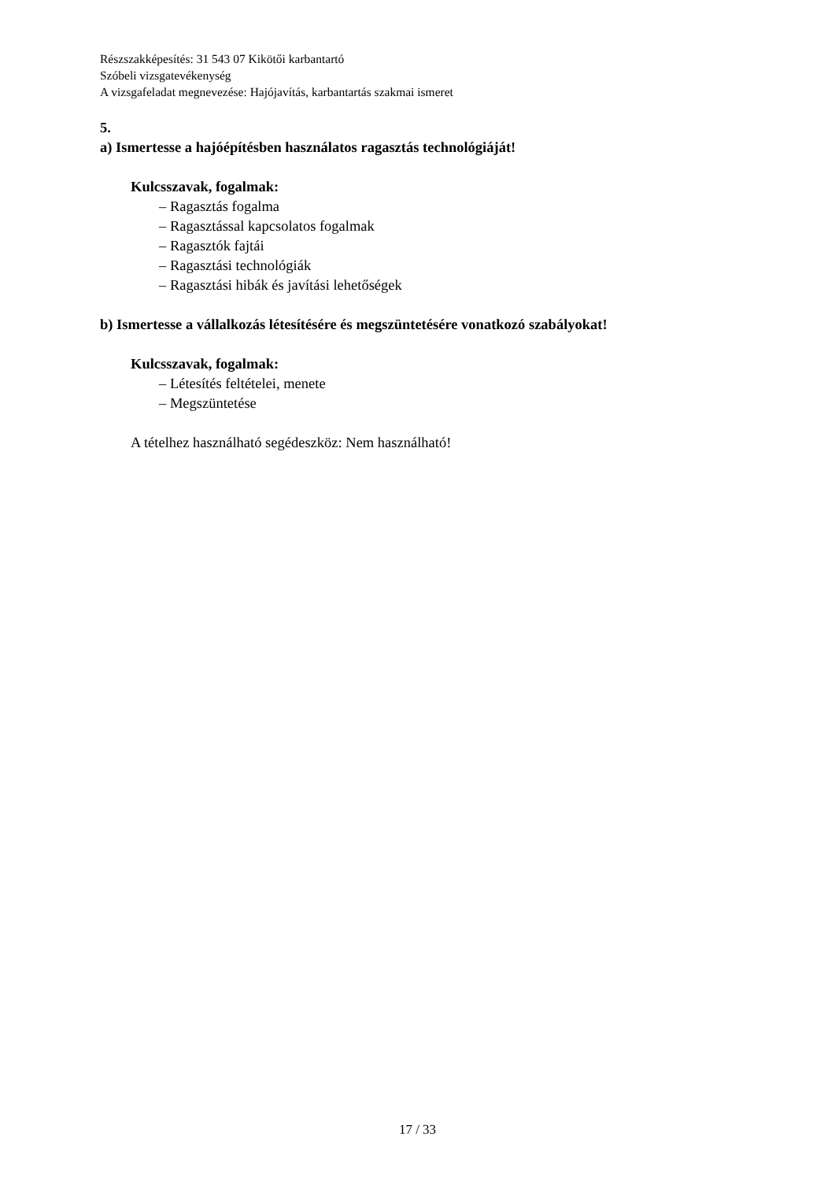Részszakképesítés: 31 543 07 Kikötői karbantartó
Szóbeli vizsgatevékenység
A vizsgafeladat megnevezése: Hajójavítás, karbantartás szakmai ismeret
5.
a) Ismertesse a hajóépítésben használatos ragasztás technológiáját!
Kulcsszavak, fogalmak:
– Ragasztás fogalma
– Ragasztással kapcsolatos fogalmak
– Ragasztók fajtái
– Ragasztási technológiák
– Ragasztási hibák és javítási lehetőségek
b) Ismertesse a vállalkozás létesítésére és megszüntetésére vonatkozó szabályokat!
Kulcsszavak, fogalmak:
– Létesítés feltételei, menete
– Megszüntetése
A tételhez használható segédeszköz: Nem használható!
17 / 33